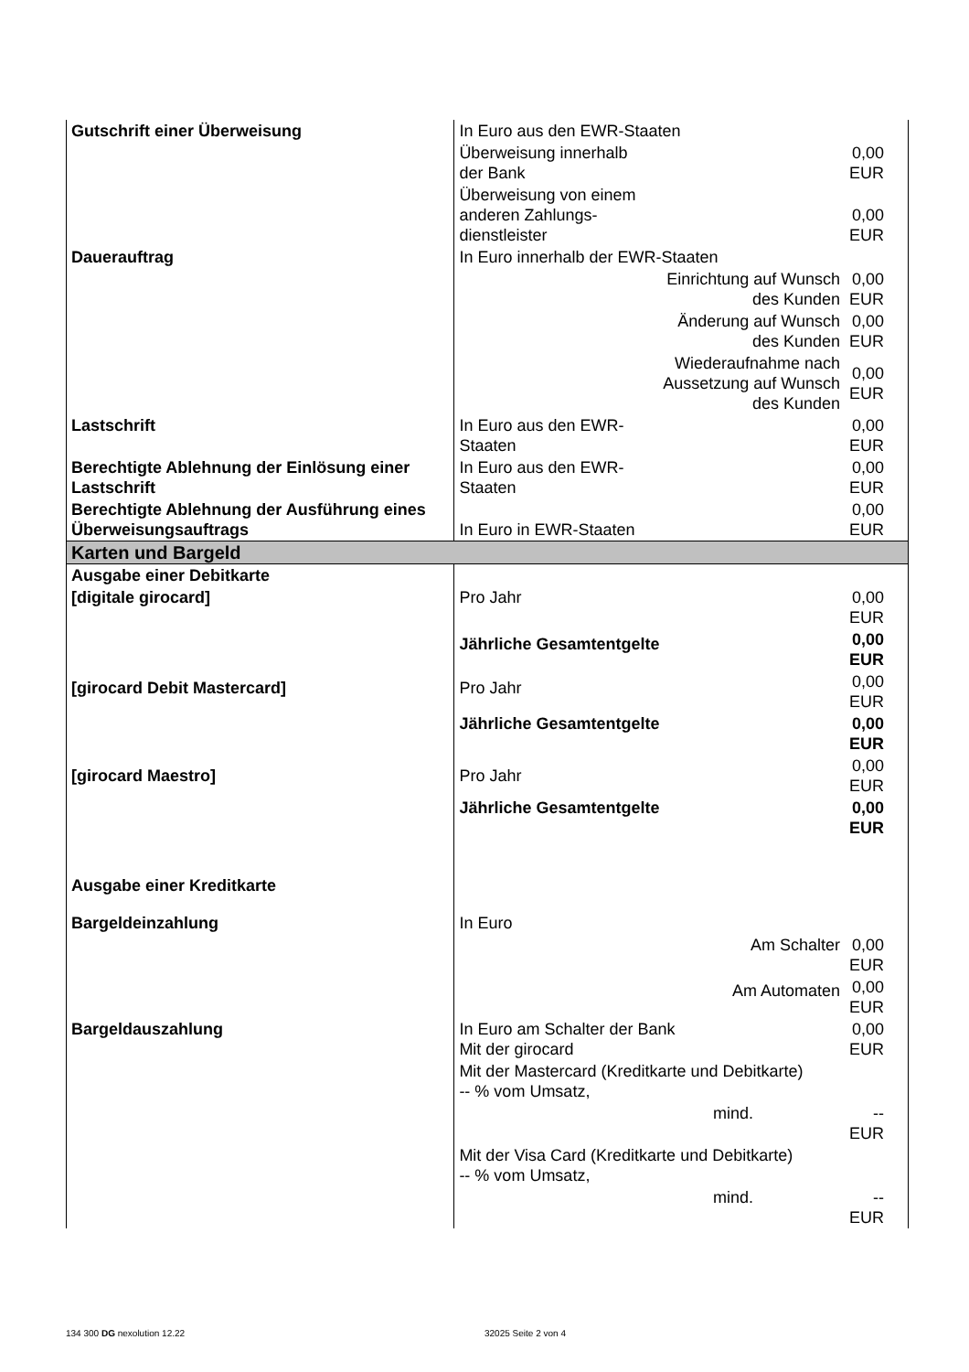| Gutschrift einer Überweisung | In Euro aus den EWR-Staaten | |
| | Überweisung innerhalb der Bank | 0,00 EUR |
| | Überweisung von einem anderen Zahlungs- dienstleister | 0,00 EUR |
| Dauerauftrag | In Euro innerhalb der EWR-Staaten | |
| | Einrichtung auf Wunsch des Kunden | 0,00 EUR |
| | Änderung auf Wunsch des Kunden | 0,00 EUR |
| | Wiederaufnahme nach Aussetzung auf Wunsch des Kunden | 0,00 EUR |
| Lastschrift | In Euro aus den EWR- Staaten | 0,00 EUR |
| Berechtigte Ablehnung der Einlösung einer Lastschrift | In Euro aus den EWR- Staaten | 0,00 EUR |
| Berechtigte Ablehnung der Ausführung eines Überweisungsauftrags | In Euro in EWR-Staaten | 0,00 EUR |
| Karten und Bargeld | | |
| Ausgabe einer Debitkarte | | |
| [digitale girocard] | Pro Jahr | 0,00 EUR |
| | Jährliche Gesamtentgelte | 0,00 EUR |
| [girocard Debit Mastercard] | Pro Jahr | 0,00 EUR |
| | Jährliche Gesamtentgelte | 0,00 EUR |
| [girocard Maestro] | Pro Jahr | 0,00 EUR |
| | Jährliche Gesamtentgelte | 0,00 EUR |
| Ausgabe einer Kreditkarte | | |
| Bargeldeinzahlung | In Euro | |
| | Am Schalter | 0,00 EUR |
| | Am Automaten | 0,00 EUR |
| Bargeldauszahlung | In Euro am Schalter der Bank Mit der girocard | 0,00 EUR |
| | Mit der Mastercard (Kreditkarte und Debitkarte) -- % vom Umsatz, | |
| | mind. | -- EUR |
| | Mit der Visa Card (Kreditkarte und Debitkarte) -- % vom Umsatz, | |
| | mind. | -- EUR |
134 300 DG nexolution 12.22 32025 Seite 2 von 4